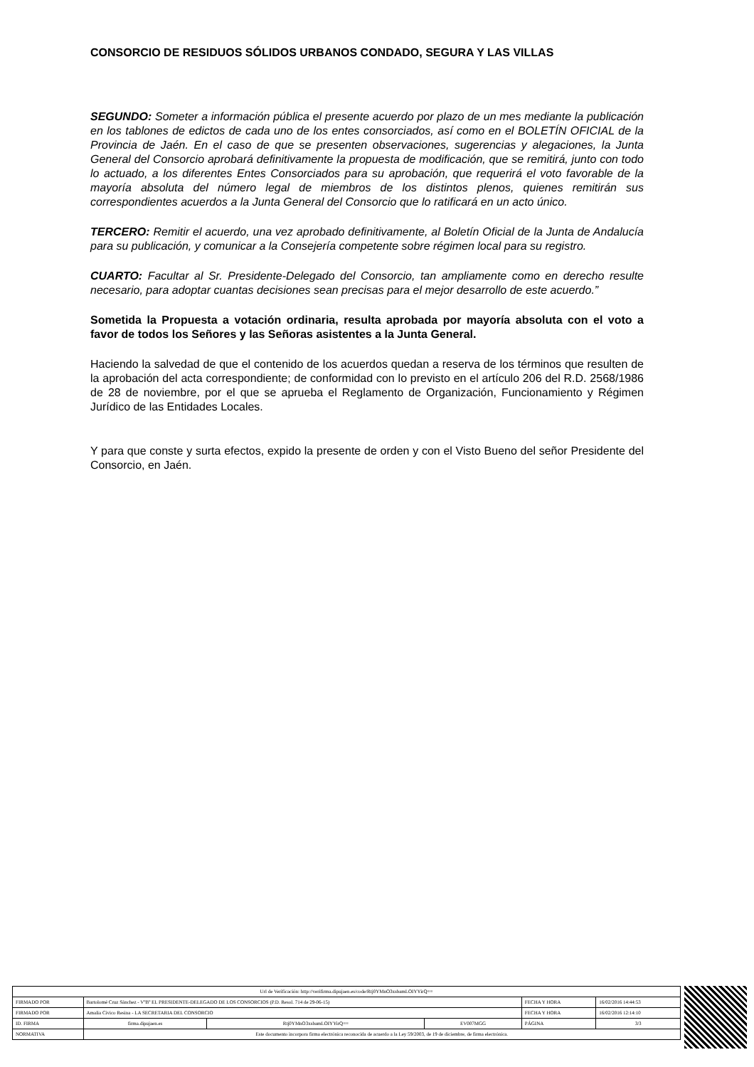CONSORCIO DE RESIDUOS SÓLIDOS URBANOS CONDADO, SEGURA Y LAS VILLAS
SEGUNDO: Someter a información pública el presente acuerdo por plazo de un mes mediante la publicación en los tablones de edictos de cada uno de los entes consorciados, así como en el BOLETÍN OFICIAL de la Provincia de Jaén. En el caso de que se presenten observaciones, sugerencias y alegaciones, la Junta General del Consorcio aprobará definitivamente la propuesta de modificación, que se remitirá, junto con todo lo actuado, a los diferentes Entes Consorciados para su aprobación, que requerirá el voto favorable de la mayoría absoluta del número legal de miembros de los distintos plenos, quienes remitirán sus correspondientes acuerdos a la Junta General del Consorcio que lo ratificará en un acto único.
TERCERO: Remitir el acuerdo, una vez aprobado definitivamente, al Boletín Oficial de la Junta de Andalucía para su publicación, y comunicar a la Consejería competente sobre régimen local para su registro.
CUARTO: Facultar al Sr. Presidente-Delegado del Consorcio, tan ampliamente como en derecho resulte necesario, para adoptar cuantas decisiones sean precisas para el mejor desarrollo de este acuerdo.”
Sometida la Propuesta a votación ordinaria, resulta aprobada por mayoría absoluta con el voto a favor de todos los Señores y las Señoras asistentes a la Junta General.
Haciendo la salvedad de que el contenido de los acuerdos quedan a reserva de los términos que resulten de la aprobación del acta correspondiente; de conformidad con lo previsto en el artículo 206 del R.D. 2568/1986 de 28 de noviembre, por el que se aprueba el Reglamento de Organización, Funcionamiento y Régimen Jurídico de las Entidades Locales.
Y para que conste y surta efectos, expido la presente de orden y con el Visto Bueno del señor Presidente del Consorcio, en Jaén.
| Url de Verificación: http://verifirma.dipujaen.es/code/Rtj0YMnO3xsbamLOIYYirQ== | | | | | |
| FIRMADO POR | Bartolomé Cruz Sánchez - VºBº EL PRESIDENTE-DELEGADO DE LOS CONSORCIOS (P.D. Resol. 714 de 29-06-15) | | | FECHA Y HORA | 16/02/2016 14:44:53 |
| FIRMADO POR | Amalia Civico Resina - LA SECRETARIA DEL CONSORCIO | | | FECHA Y HORA | 16/02/2016 12:14:10 |
| ID. FIRMA | firma.dipujaen.es | Rtj0YMnO3xsbamLOIYYirQ== | EV007MGG | PÁGINA | 3/3 |
| NORMATIVA | Este documento incorpora firma electrónica reconocida de acuerdo a la Ley 59/2003, de 19 de diciembre, de firma electrónica. | | | | |